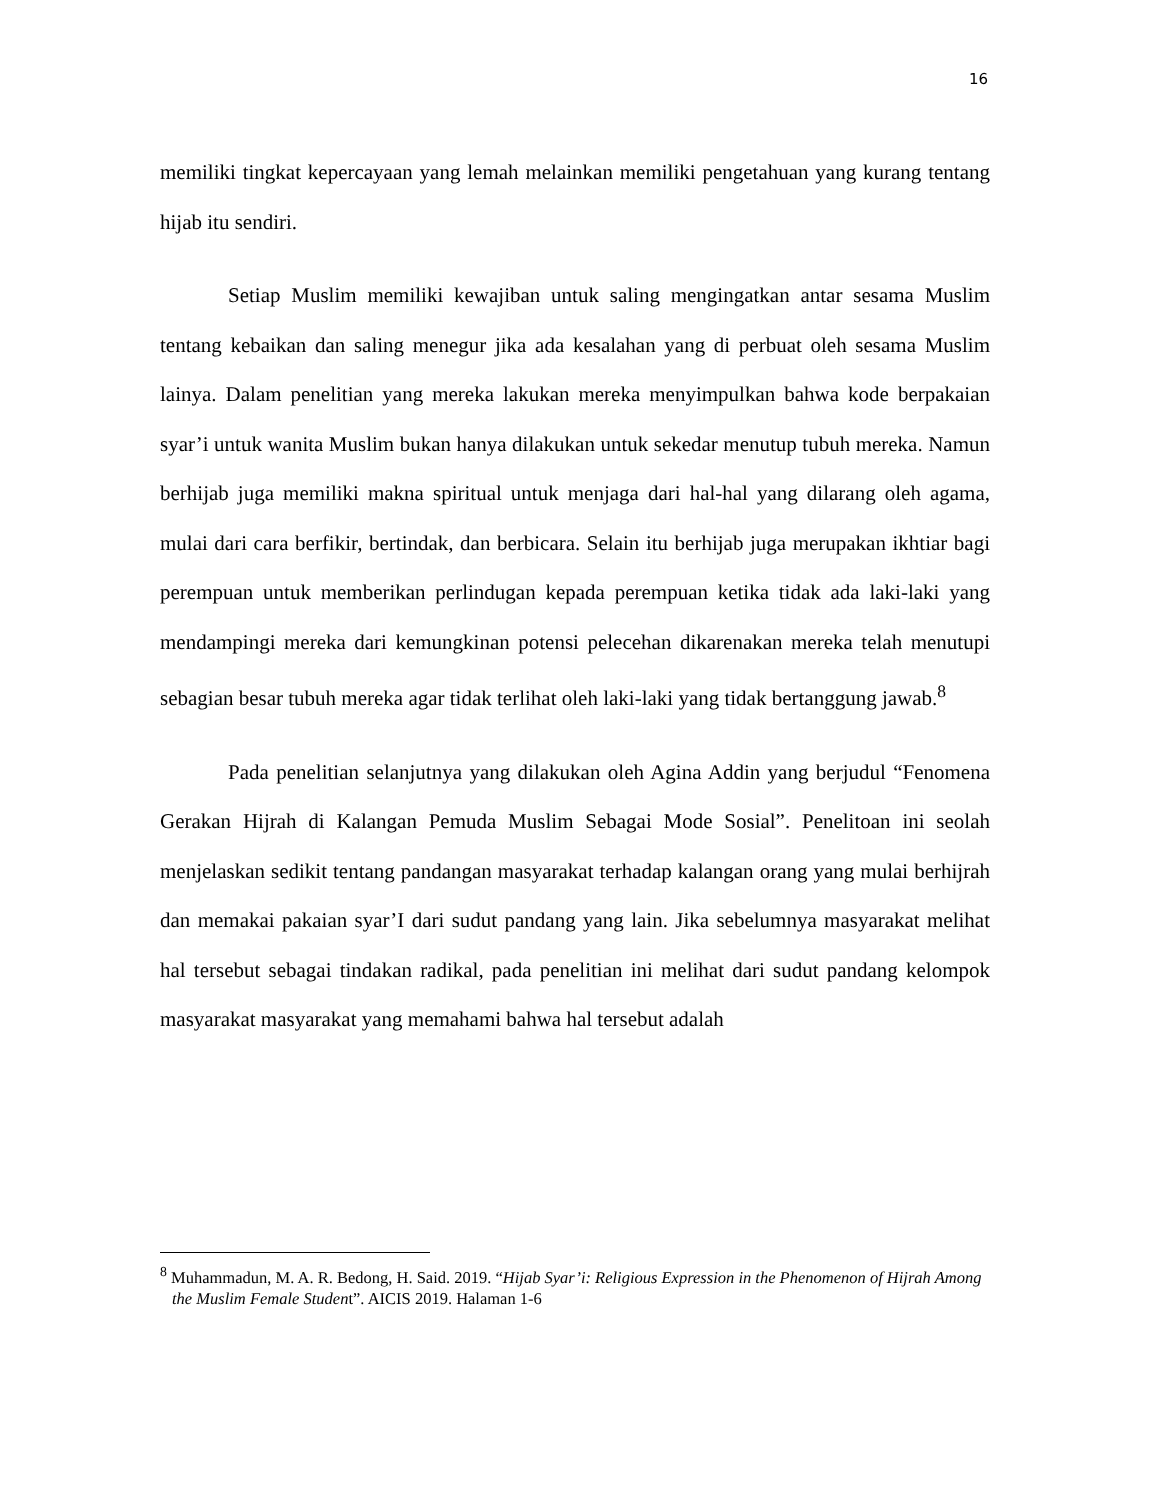16
memiliki tingkat kepercayaan yang lemah melainkan memiliki pengetahuan yang kurang tentang hijab itu sendiri.
Setiap Muslim memiliki kewajiban untuk saling mengingatkan antar sesama Muslim tentang kebaikan dan saling menegur jika ada kesalahan yang di perbuat oleh sesama Muslim lainya. Dalam penelitian yang mereka lakukan mereka menyimpulkan bahwa kode berpakaian syar’i untuk wanita Muslim bukan hanya dilakukan untuk sekedar menutup tubuh mereka. Namun berhijab juga memiliki makna spiritual untuk menjaga dari hal-hal yang dilarang oleh agama, mulai dari cara berfikir, bertindak, dan berbicara. Selain itu berhijab juga merupakan ikhtiar bagi perempuan untuk memberikan perlindugan kepada perempuan ketika tidak ada laki-laki yang mendampingi mereka dari kemungkinan potensi pelecehan dikarenakan mereka telah menutupi sebagian besar tubuh mereka agar tidak terlihat oleh laki-laki yang tidak bertanggung jawab.<sup>8</sup>
Pada penelitian selanjutnya yang dilakukan oleh Agina Addin yang berjudul “Fenomena Gerakan Hijrah di Kalangan Pemuda Muslim Sebagai Mode Sosial”. Penelitoan ini seolah menjelaskan sedikit tentang pandangan masyarakat terhadap kalangan orang yang mulai berhijrah dan memakai pakaian syar’I dari sudut pandang yang lain. Jika sebelumnya masyarakat melihat hal tersebut sebagai tindakan radikal, pada penelitian ini melihat dari sudut pandang kelompok masyarakat masyarakat yang memahami bahwa hal tersebut adalah
<sup>8</sup> Muhammadun, M. A. R. Bedong, H. Said. 2019. “Hijab Syar’i: Religious Expression in the Phenomenon of Hijrah Among the Muslim Female Student”. AICIS 2019. Halaman 1-6